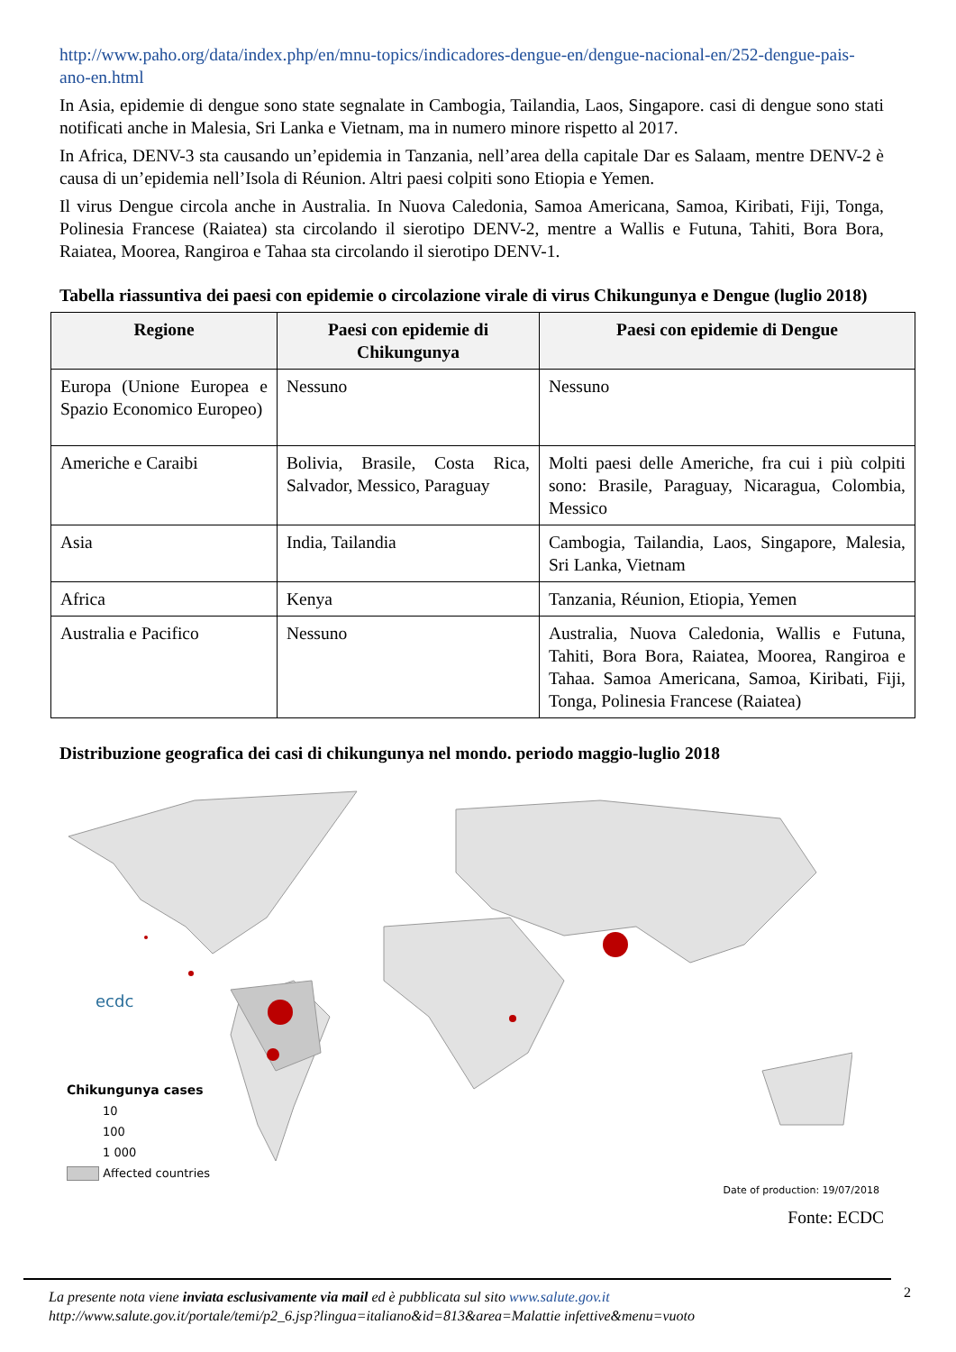http://www.paho.org/data/index.php/en/mnu-topics/indicadores-dengue-en/dengue-nacional-en/252-dengue-pais-ano-en.html
In Asia, epidemie di dengue sono state segnalate in Cambogia, Tailandia, Laos, Singapore. casi di dengue sono stati notificati anche in Malesia, Sri Lanka e Vietnam, ma in numero minore rispetto al 2017.
In Africa, DENV-3 sta causando un’epidemia in Tanzania, nell’area della capitale Dar es Salaam, mentre DENV-2 è causa di un’epidemia nell’Isola di Réunion. Altri paesi colpiti sono Etiopia e Yemen.
Il virus Dengue circola anche in Australia. In Nuova Caledonia, Samoa Americana, Samoa, Kiribati, Fiji, Tonga, Polinesia Francese (Raiatea) sta circolando il sierotipo DENV-2, mentre a Wallis e Futuna, Tahiti, Bora Bora, Raiatea, Moorea, Rangiroa e Tahaa sta circolando il sierotipo DENV-1.
Tabella riassuntiva dei paesi con epidemie o circolazione virale di virus Chikungunya e Dengue (luglio 2018)
| Regione | Paesi con epidemie di Chikungunya | Paesi con epidemie di Dengue |
| --- | --- | --- |
| Europa (Unione Europea e Spazio Economico Europeo) | Nessuno | Nessuno |
| Americhe e Caraibi | Bolivia, Brasile, Costa Rica, Salvador, Messico, Paraguay | Molti paesi delle Americhe, fra cui i più colpiti sono: Brasile, Paraguay, Nicaragua, Colombia, Messico |
| Asia | India, Tailandia | Cambogia, Tailandia, Laos, Singapore, Malesia, Sri Lanka, Vietnam |
| Africa | Kenya | Tanzania, Réunion, Etiopia, Yemen |
| Australia e Pacifico | Nessuno | Australia, Nuova Caledonia, Wallis e Futuna, Tahiti, Bora Bora, Raiatea, Moorea, Rangiroa e Tahaa. Samoa Americana, Samoa, Kiribati, Fiji, Tonga, Polinesia Francese (Raiatea) |
Distribuzione geografica dei casi di chikungunya nel mondo. periodo maggio-luglio 2018
ecdc
Chikungunya cases
10
100
1 000
Affected countries
Date of production: 19/07/2018
Fonte: ECDC
La presente nota viene inviata esclusivamente via mail ed è pubblicata sul sito www.salute.gov.it
http://www.salute.gov.it/portale/temi/p2_6.jsp?lingua=italiano&id=813&area=Malattie infettive&menu=vuoto
2